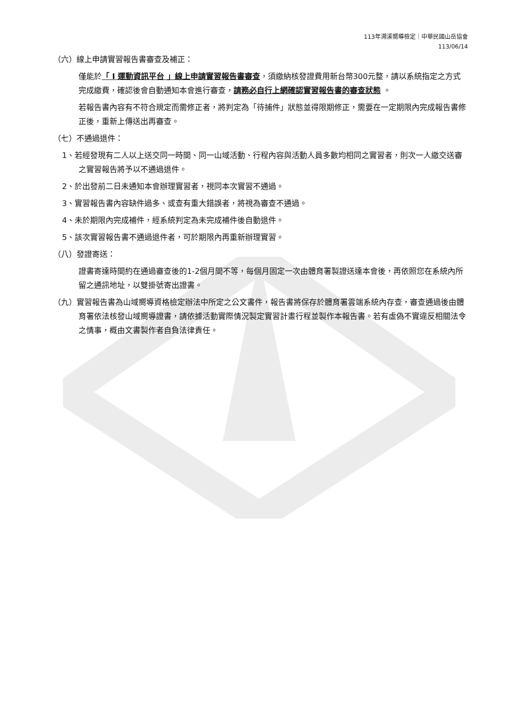113年溯溪嚮導檢定｜中華民國山岳協會
113/06/14
（六）線上申請實習報告書審查及補正：
僅能於「 I 運動資訊平台 」線上申請實習報告書審查，須繳納核發證費用新台幣300元整，請以系統指定之方式完成繳費，確認後會自動通知本會進行審查，請務必自行上網確認實習報告書的審查狀態 。
若報告書內容有不符合規定而需修正者，將判定為「待捕件」狀態並得限期修正，需要在一定期限內完成報告書修正後，重新上傳送出再審查。
（七）不通過退件：
1、若經發現有二人以上送交同一時間、同一山域活動、行程內容與活動人員多數均相同之實習者，則次一人繳交送審之實習報告將予以不通過退件。
2、於出發前二日未通知本會辦理實習者，視同本次實習不通過。
3、實習報告書內容缺件過多、或查有重大錯誤者，將視為審查不通過。
4、未於期限內完成補件，經系統判定為未完成補件後自動退件。
5、該次實習報告書不通過退件者，可於期限內再重新辦理實習。
（八）發證寄送：
證書寄達時間約在通過審查後的1-2個月間不等，每個月固定一次由體育署製證送達本會後，再依照您在系統內所留之通訊地址，以雙掛號寄出證書。
（九）實習報告書為山域嚮導資格檢定辦法中所定之公文書件，報告書將保存於體育署雲端系統內存查，審查通過後由體育署依法核發山域嚮導證書，請依據活動實際情況製定實習計畫行程並製作本報告書。若有虛偽不實違反相關法令之情事，概由文書製作者自負法律責任。